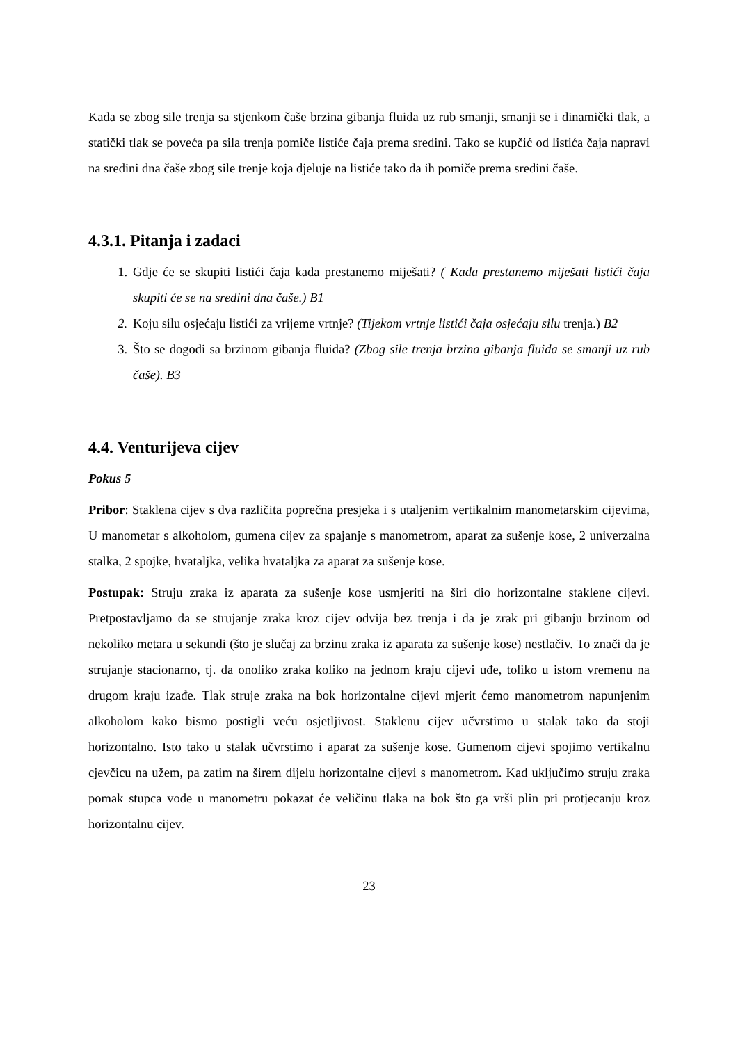Kada se zbog sile trenja sa stjenkom čaše brzina gibanja fluida uz rub smanji, smanji se i dinamički tlak, a statički tlak se poveća pa sila trenja pomiče listiće čaja prema sredini. Tako se kupčić od listića čaja napravi na sredini dna čaše zbog sile trenje koja djeluje na listiće tako da ih pomiče prema sredini čaše.
4.3.1. Pitanja i zadaci
1. Gdje će se skupiti listići čaja kada prestanemo miješati? ( Kada prestanemo miješati listići čaja skupiti će se na sredini dna čaše.) B1
2. Koju silu osjećaju listići za vrijeme vrtnje? (Tijekom vrtnje listići čaja osjećaju silu trenja.) B2
3. Što se dogodi sa brzinom gibanja fluida? (Zbog sile trenja brzina gibanja fluida se smanji uz rub čaše). B3
4.4. Venturijeva cijev
Pokus 5
Pribor: Staklena cijev s dva različita poprečna presjeka i s utaljenim vertikalnim manometarskim cijevima, U manometar s alkoholom, gumena cijev za spajanje s manometrom, aparat za sušenje kose, 2 univerzalna stalka, 2 spojke, hvataljka, velika hvataljka za aparat za sušenje kose.
Postupak: Struju zraka iz aparata za sušenje kose usmjeriti na širi dio horizontalne staklene cijevi. Pretpostavljamo da se strujanje zraka kroz cijev odvija bez trenja i da je zrak pri gibanju brzinom od nekoliko metara u sekundi (što je slučaj za brzinu zraka iz aparata za sušenje kose) nestlačiv. To znači da je strujanje stacionarno, tj. da onoliko zraka koliko na jednom kraju cijevi uđe, toliko u istom vremenu na drugom kraju izađe. Tlak struje zraka na bok horizontalne cijevi mjerit ćemo manometrom napunjenim alkoholom kako bismo postigli veću osjetljivost. Staklenu cijev učvrstimo u stalak tako da stoji horizontalno. Isto tako u stalak učvrstimo i aparat za sušenje kose. Gumenom cijevi spojimo vertikalnu cjevčicu na užem, pa zatim na širem dijelu horizontalne cijevi s manometrom. Kad uključimo struju zraka pomak stupca vode u manometru pokazat će veličinu tlaka na bok što ga vrši plin pri protjecanju kroz horizontalnu cijev.
23